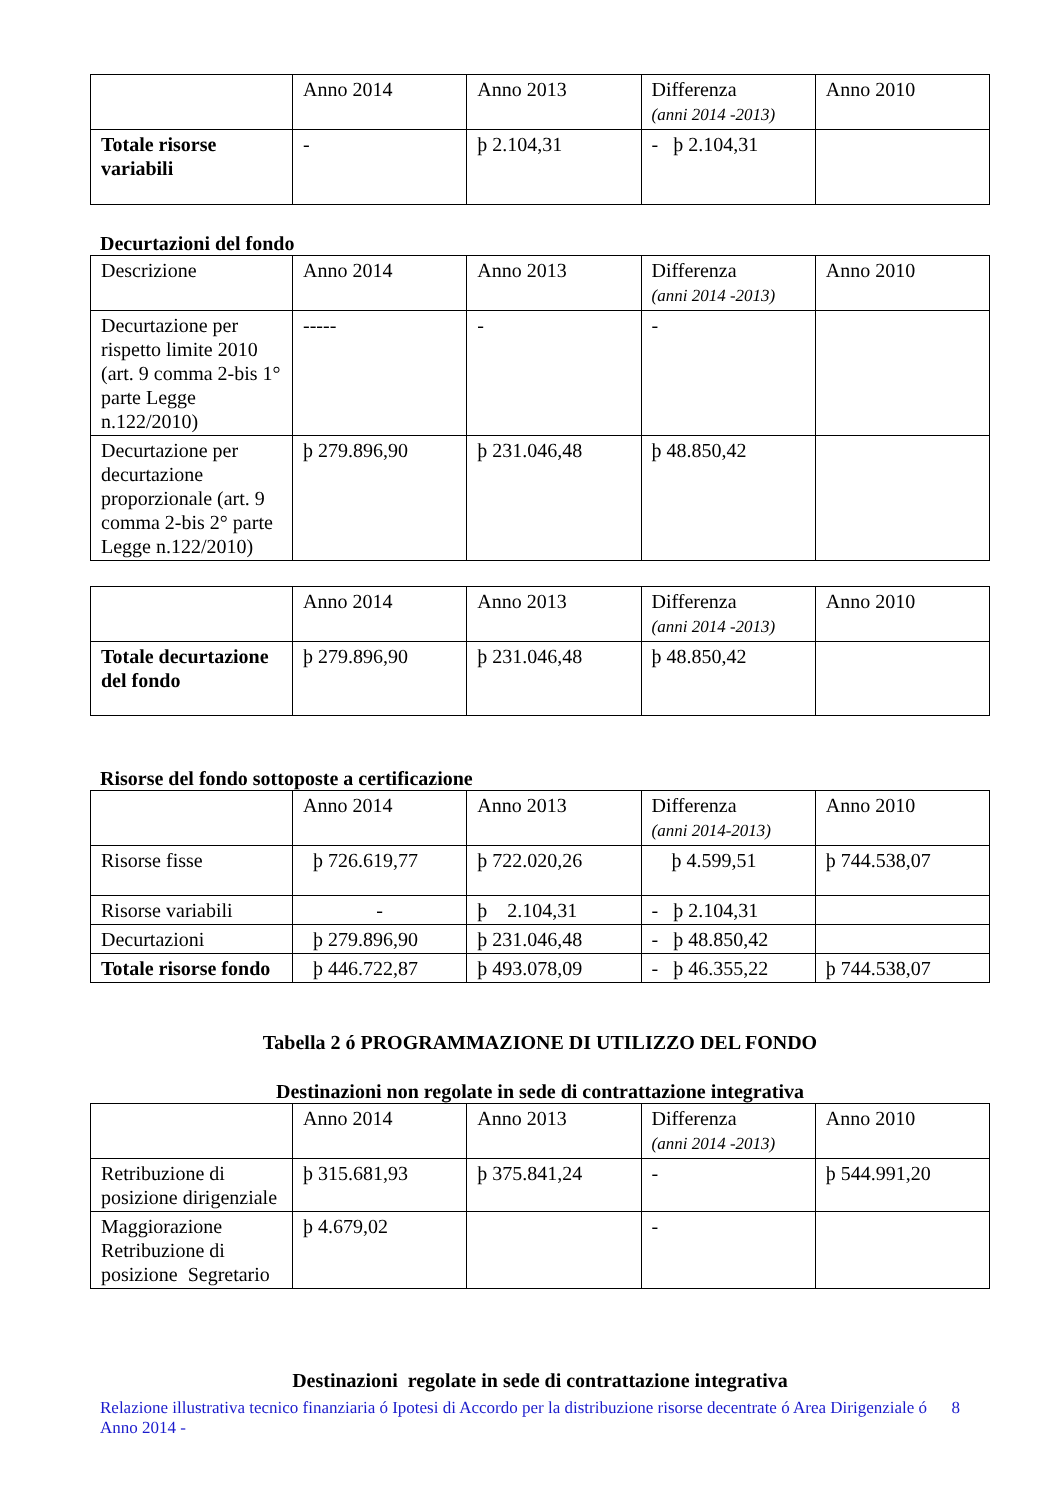| | Anno 2014 | Anno 2013 | Differenza (anni 2014 -2013) | Anno 2010 |
| Totale risorse variabili | - | þ 2.104,31 | - þ 2.104,31 | |
Decurtazioni del fondo
| Descrizione | Anno 2014 | Anno 2013 | Differenza (anni 2014 -2013) | Anno 2010 |
| Decurtazione per rispetto limite 2010 (art. 9 comma 2-bis 1° parte Legge n.122/2010) | ----- | - | - | |
| Decurtazione per decurtazione proporzionale (art. 9 comma 2-bis 2° parte Legge n.122/2010) | þ 279.896,90 | þ 231.046,48 | þ 48.850,42 | |
| | Anno 2014 | Anno 2013 | Differenza (anni 2014 -2013) | Anno 2010 |
| Totale decurtazione del fondo | þ 279.896,90 | þ 231.046,48 | þ 48.850,42 | |
Risorse del fondo sottoposte a certificazione
| | Anno 2014 | Anno 2013 | Differenza (anni 2014-2013) | Anno 2010 |
| Risorse fisse | þ 726.619,77 | þ 722.020,26 | þ 4.599,51 | þ 744.538,07 |
| Risorse variabili | - | þ 2.104,31 | - þ 2.104,31 | |
| Decurtazioni | þ 279.896,90 | þ 231.046,48 | - þ 48.850,42 | |
| Totale risorse fondo | þ 446.722,87 | þ 493.078,09 | - þ 46.355,22 | þ 744.538,07 |
Tabella 2 ó PROGRAMMAZIONE DI UTILIZZO DEL FONDO
Destinazioni non regolate in sede di contrattazione integrativa
| | Anno 2014 | Anno 2013 | Differenza (anni 2014 -2013) | Anno 2010 |
| Retribuzione di posizione dirigenziale | þ 315.681,93 | þ 375.841,24 | - | þ 544.991,20 |
| Maggiorazione Retribuzione di posizione Segretario | þ 4.679,02 | | - | |
Destinazioni regolate in sede di contrattazione integrativa
Relazione illustrativa tecnico finanziaria ó Ipotesi di Accordo per la distribuzione risorse decentrate ó Area Dirigenziale ó Anno 2014 - 8